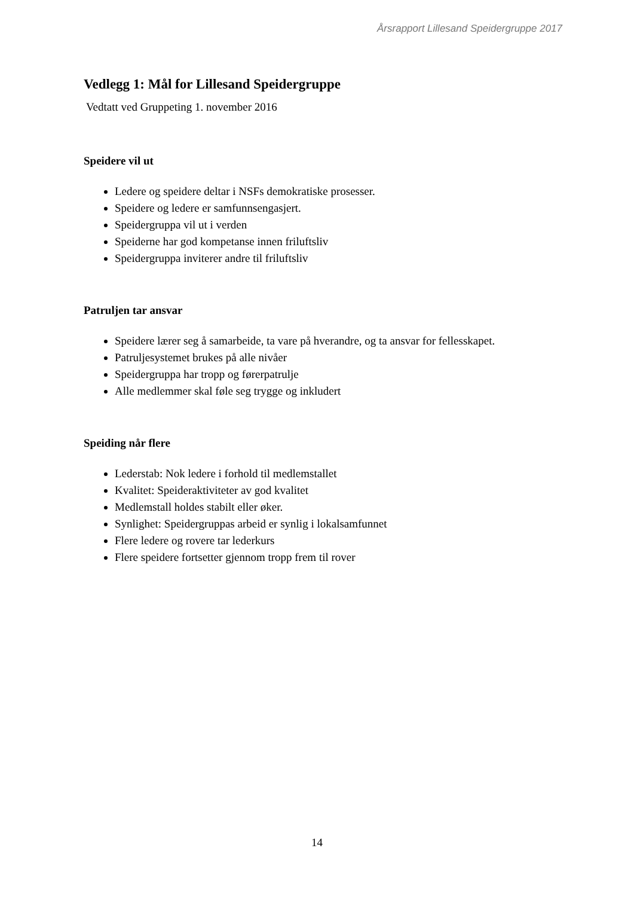Årsrapport Lillesand Speidergruppe 2017
Vedlegg 1: Mål for Lillesand Speidergruppe
Vedtatt ved Gruppeting 1. november 2016
Speidere vil ut
Ledere og speidere deltar i NSFs demokratiske prosesser.
Speidere og ledere er samfunnsengasjert.
Speidergruppa vil ut i verden
Speiderne har god kompetanse innen friluftsliv
Speidergruppa inviterer andre til friluftsliv
Patruljen tar ansvar
Speidere lærer seg å samarbeide, ta vare på hverandre, og ta ansvar for fellesskapet.
Patruljesystemet brukes på alle nivåer
Speidergruppa har tropp og førerpatrulje
Alle medlemmer skal føle seg trygge og inkludert
Speiding når flere
Lederstab: Nok ledere i forhold til medlemstallet
Kvalitet: Speideraktiviteter av god kvalitet
Medlemstall holdes stabilt eller øker.
Synlighet: Speidergruppas arbeid er synlig i lokalsamfunnet
Flere ledere og rovere tar lederkurs
Flere speidere fortsetter gjennom tropp frem til rover
14